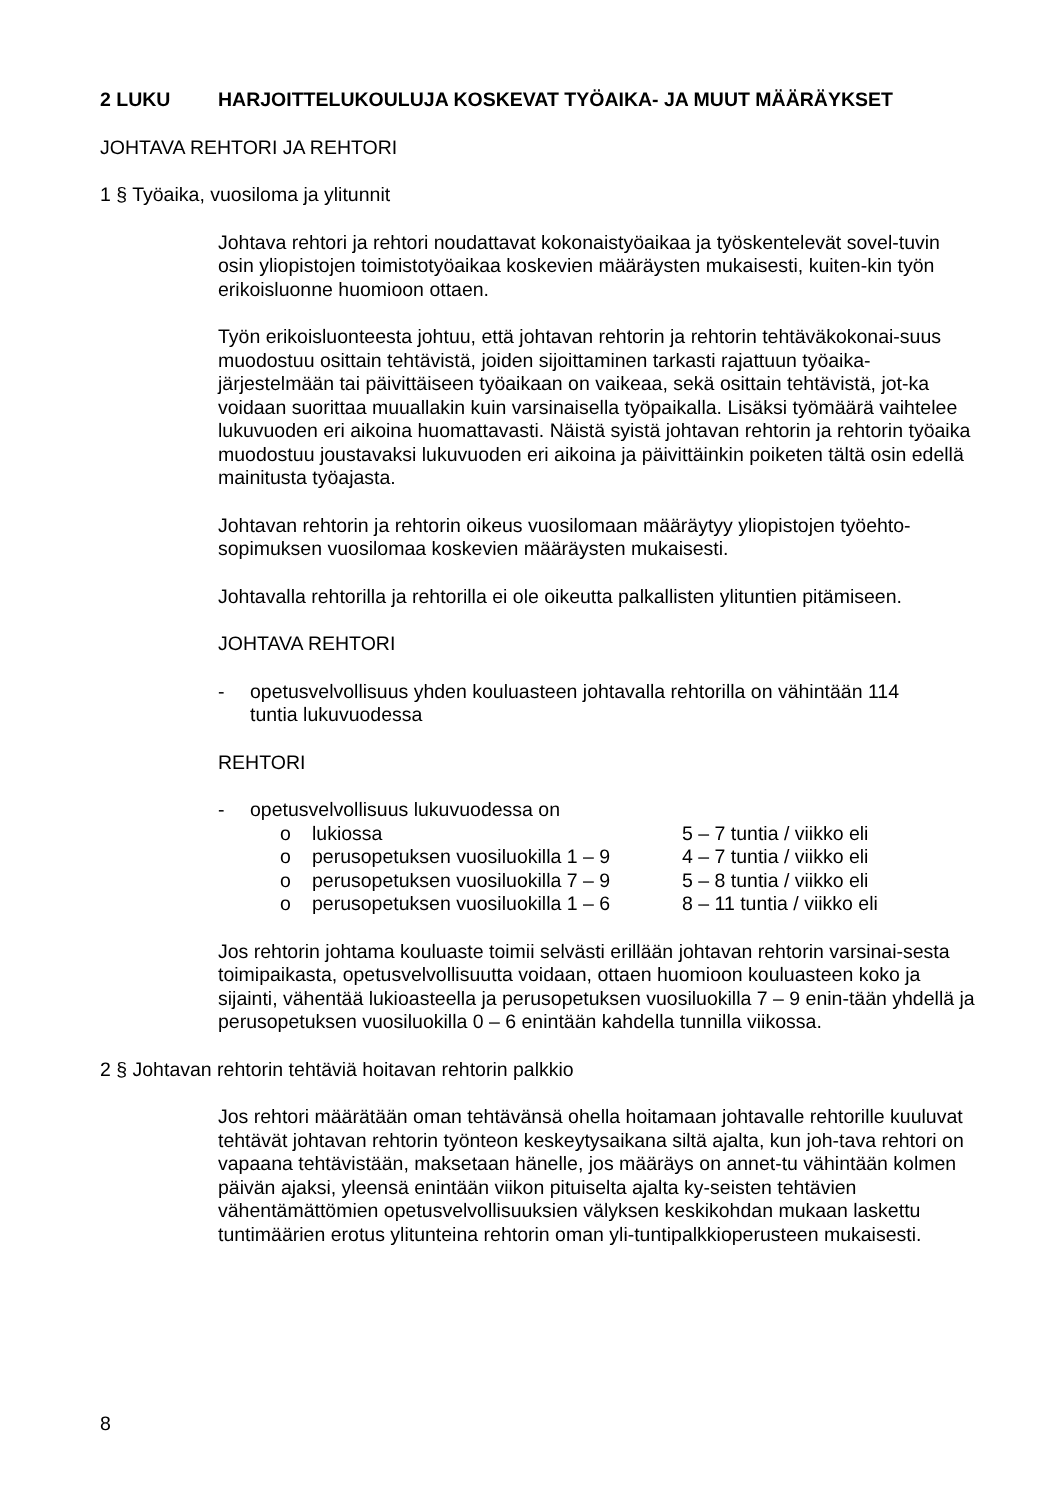2 LUKU HARJOITTELUKOULUJA KOSKEVAT TYÖAIKA- JA MUUT MÄÄRÄYKSET
JOHTAVA REHTORI JA REHTORI
1 § Työaika, vuosiloma ja ylitunnit
Johtava rehtori ja rehtori noudattavat kokonaistyöaikaa ja työskentelevät sovel-tuvin osin yliopistojen toimistotyöaikaa koskevien määräysten mukaisesti, kuiten-kin työn erikoisluonne huomioon ottaen.
Työn erikoisluonteesta johtuu, että johtavan rehtorin ja rehtorin tehtäväkokonai-suus muodostuu osittain tehtävistä, joiden sijoittaminen tarkasti rajattuun työaika-järjestelmään tai päivittäiseen työaikaan on vaikeaa, sekä osittain tehtävistä, jot-ka voidaan suorittaa muuallakin kuin varsinaisella työpaikalla. Lisäksi työmäärä vaihtelee lukuvuoden eri aikoina huomattavasti. Näistä syistä johtavan rehtorin ja rehtorin työaika muodostuu joustavaksi lukuvuoden eri aikoina ja päivittäinkin poiketen tältä osin edellä mainitusta työajasta.
Johtavan rehtorin ja rehtorin oikeus vuosilomaan määräytyy yliopistojen työehto-sopimuksen vuosilomaa koskevien määräysten mukaisesti.
Johtavalla rehtorilla ja rehtorilla ei ole oikeutta palkallisten ylituntien pitämiseen.
JOHTAVA REHTORI
- opetusvelvollisuus yhden kouluasteen johtavalla rehtorilla on vähintään 114
tuntia lukuvuodessa
REHTORI
- opetusvelvollisuus lukuvuodessa on
o lukiossa 5 – 7 tuntia / viikko eli
o perusopetuksen vuosiluokilla 1 – 9 4 – 7 tuntia / viikko eli
o perusopetuksen vuosiluokilla 7 – 9 5 – 8 tuntia / viikko eli
o perusopetuksen vuosiluokilla 1 – 6 8 – 11 tuntia / viikko eli
Jos rehtorin johtama kouluaste toimii selvästi erillään johtavan rehtorin varsinai-sesta toimipaikasta, opetusvelvollisuutta voidaan, ottaen huomioon kouluasteen koko ja sijainti, vähentää lukioasteella ja perusopetuksen vuosiluokilla 7 – 9 enin-tään yhdellä ja perusopetuksen vuosiluokilla 0 – 6 enintään kahdella tunnilla viikossa.
2 § Johtavan rehtorin tehtäviä hoitavan rehtorin palkkio
Jos rehtori määrätään oman tehtävänsä ohella hoitamaan johtavalle rehtorille kuuluvat tehtävät johtavan rehtorin työnteon keskeytysaikana siltä ajalta, kun joh-tava rehtori on vapaana tehtävistään, maksetaan hänelle, jos määräys on annet-tu vähintään kolmen päivän ajaksi, yleensä enintään viikon pituiselta ajalta ky-seisten tehtävien vähentämättömien opetusvelvollisuuksien välyksen keskikohdan mukaan laskettu tuntimäärien erotus ylitunteina rehtorin oman yli-tuntipalkkioperusteen mukaisesti.
8